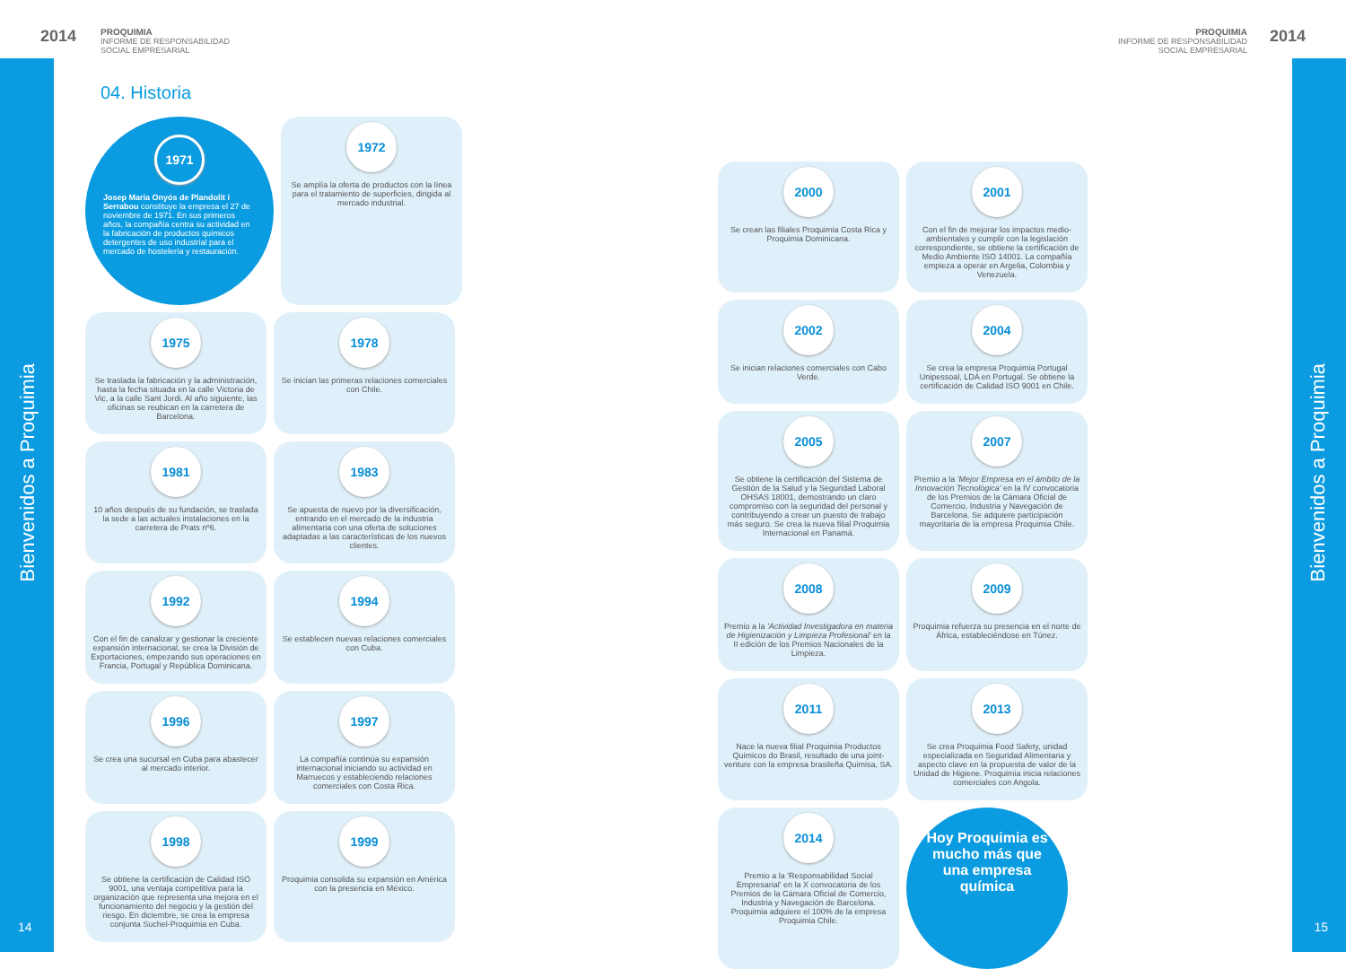Bienvenidos a Proquimia
14
Bienvenidos a Proquimia
15
2014
PROQUIMIA
INFORME DE RESPONSABILIDAD
SOCIAL EMPRESARIAL
PROQUIMIA
INFORME DE RESPONSABILIDAD
SOCIAL EMPRESARIAL
2014
04. Historia
1971
Josep Maria Onyós de Plandolit i Serrabou constituye la empresa el 27 de noviembre de 1971. En sus primeros años, la compañía centra su actividad en la fabricación de productos químicos detergentes de uso industrial para el mercado de hostelería y restauración.
1972
Se amplía la oferta de productos con la línea para el tratamiento de superficies, dirigida al mercado industrial.
1975
Se traslada la fabricación y la administración, hasta la fecha situada en la calle Victoria de Vic, a la calle Sant Jordi. Al año siguiente, las oficinas se reubican en la carretera de Barcelona.
1978
Se inician las primeras relaciones comerciales con Chile.
1981
10 años después de su fundación, se traslada la sede a las actuales instalaciones en la carretera de Prats nº6.
1983
Se apuesta de nuevo por la diversificación, entrando en el mercado de la industria alimentaria con una oferta de soluciones adaptadas a las características de los nuevos clientes.
1992
Con el fin de canalizar y gestionar la creciente expansión internacional, se crea la División de Exportaciones, empezando sus operaciones en Francia, Portugal y República Dominicana.
1994
Se establecen nuevas relaciones comerciales con Cuba.
1996
Se crea una sucursal en Cuba para abastecer al mercado interior.
1997
La compañía continúa su expansión internacional iniciando su actividad en Marruecos y estableciendo relaciones comerciales con Costa Rica.
1998
Se obtiene la certificación de Calidad ISO 9001, una ventaja competitiva para la organización que representa una mejora en el funcionamiento del negocio y la gestión del riesgo. En diciembre, se crea la empresa conjunta Suchel-Proquimia en Cuba.
1999
Proquimia consolida su expansión en América con la presencia en México.
2000
Se crean las filiales Proquimia Costa Rica y Proquimia Dominicana.
2001
Con el fin de mejorar los impactos medio-ambientales y cumplir con la legislación correspondiente, se obtiene la certificación de Medio Ambiente ISO 14001. La compañía empieza a operar en Argelia, Colombia y Venezuela.
2002
Se inician relaciones comerciales con Cabo Verde.
2004
Se crea la empresa Proquimia Portugal Unipessoal, LDA en Portugal. Se obtiene la certificación de Calidad ISO 9001 en Chile.
2005
Se obtiene la certificación del Sistema de Gestión de la Salud y la Seguridad Laboral OHSAS 18001, demostrando un claro compromiso con la seguridad del personal y contribuyendo a crear un puesto de trabajo más seguro. Se crea la nueva filial Proquimia Internacional en Panamá.
2007
Premio a la 'Mejor Empresa en el ámbito de la Innovación Tecnológica' en la IV convocatoria de los Premios de la Cámara Oficial de Comercio, Industria y Navegación de Barcelona. Se adquiere participación mayoritaria de la empresa Proquimia Chile.
2008
Premio a la 'Actividad Investigadora en materia de Higienización y Limpieza Profesional' en la II edición de los Premios Nacionales de la Limpieza.
2009
Proquimia refuerza su presencia en el norte de África, estableciéndose en Túnez.
2011
Nace la nueva filial Proquimia Productos Quimicos do Brasil, resultado de una joint-venture con la empresa brasileña Quimisa, SA.
2013
Se crea Proquimia Food Safety, unidad especializada en Seguridad Alimentaria y aspecto clave en la propuesta de valor de la Unidad de Higiene. Proquimia inicia relaciones comerciales con Angola.
2014
Premio a la 'Responsabilidad Social Empresarial' en la X convocatoria de los Premios de la Cámara Oficial de Comercio, Industria y Navegación de Barcelona. Proquimia adquiere el 100% de la empresa Proquimia Chile.
Hoy Proquimia es mucho más que una empresa química